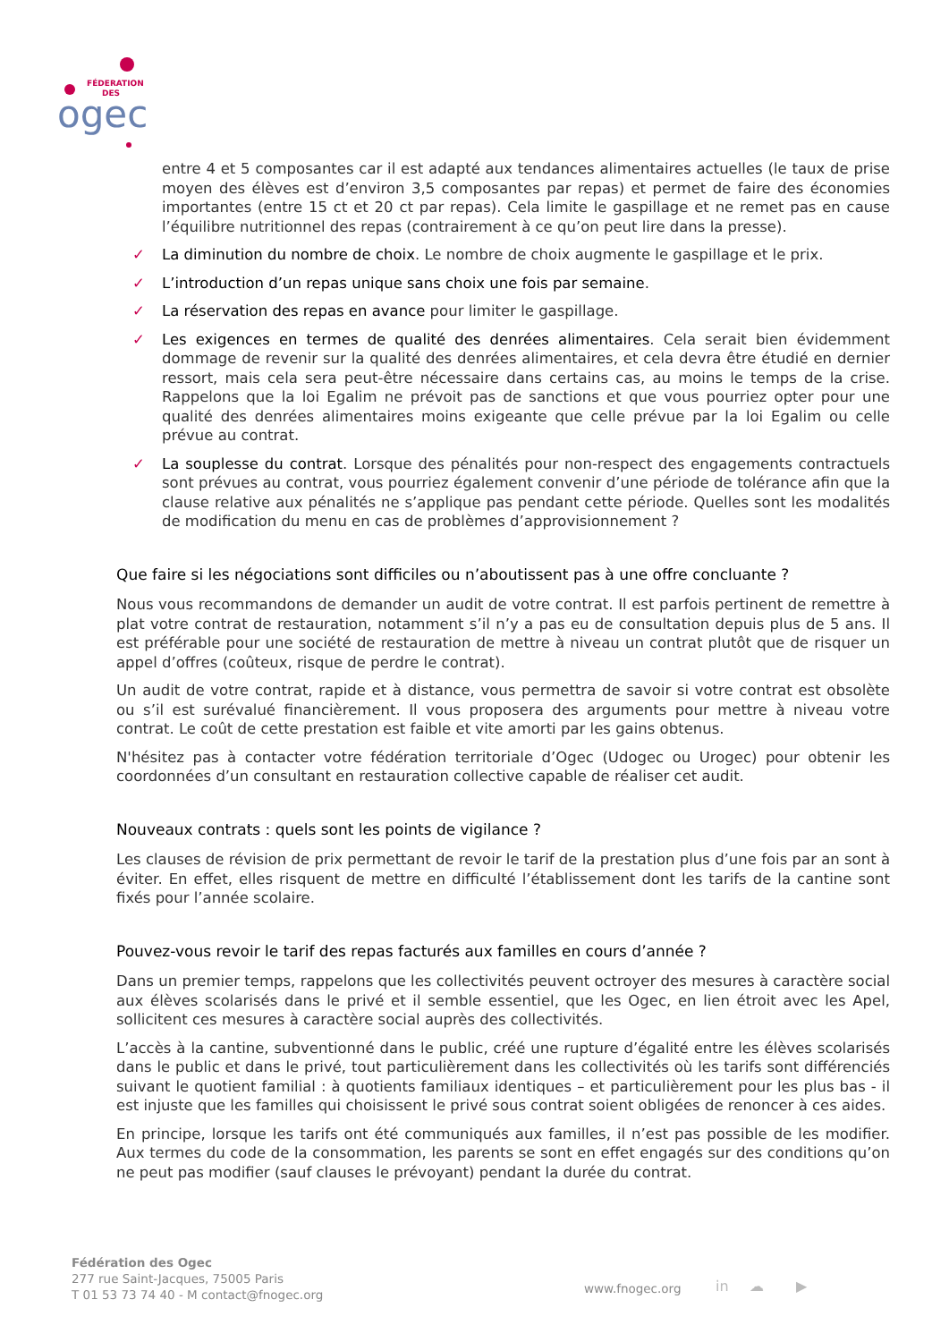FÉDERATION
DES
ogec
entre 4 et 5 composantes car il est adapté aux tendances alimentaires actuelles (le taux de prise moyen des élèves est d’environ 3,5 composantes par repas) et permet de faire des économies importantes (entre 15 ct et 20 ct par repas). Cela limite le gaspillage et ne remet pas en cause l’équilibre nutritionnel des repas (contrairement à ce qu’on peut lire dans la presse).
✓ La diminution du nombre de choix. Le nombre de choix augmente le gaspillage et le prix.
✓ L’introduction d’un repas unique sans choix une fois par semaine.
✓ La réservation des repas en avance pour limiter le gaspillage.
✓ Les exigences en termes de qualité des denrées alimentaires. Cela serait bien évidemment dommage de revenir sur la qualité des denrées alimentaires, et cela devra être étudié en dernier ressort, mais cela sera peut-être nécessaire dans certains cas, au moins le temps de la crise. Rappelons que la loi Egalim ne prévoit pas de sanctions et que vous pourriez opter pour une qualité des denrées alimentaires moins exigeante que celle prévue par la loi Egalim ou celle prévue au contrat.
✓ La souplesse du contrat. Lorsque des pénalités pour non-respect des engagements contractuels sont prévues au contrat, vous pourriez également convenir d’une période de tolérance afin que la clause relative aux pénalités ne s’applique pas pendant cette période. Quelles sont les modalités de modification du menu en cas de problèmes d’approvisionnement ?
Que faire si les négociations sont difficiles ou n’aboutissent pas à une offre concluante ?
Nous vous recommandons de demander un audit de votre contrat. Il est parfois pertinent de remettre à plat votre contrat de restauration, notamment s’il n’y a pas eu de consultation depuis plus de 5 ans. Il est préférable pour une société de restauration de mettre à niveau un contrat plutôt que de risquer un appel d’offres (coûteux, risque de perdre le contrat).
Un audit de votre contrat, rapide et à distance, vous permettra de savoir si votre contrat est obsolète ou s’il est surévalué financièrement. Il vous proposera des arguments pour mettre à niveau votre contrat. Le coût de cette prestation est faible et vite amorti par les gains obtenus.
N'hésitez pas à contacter votre fédération territoriale d’Ogec (Udogec ou Urogec) pour obtenir les coordonnées d’un consultant en restauration collective capable de réaliser cet audit.
Nouveaux contrats : quels sont les points de vigilance ?
Les clauses de révision de prix permettant de revoir le tarif de la prestation plus d’une fois par an sont à éviter. En effet, elles risquent de mettre en difficulté l’établissement dont les tarifs de la cantine sont fixés pour l’année scolaire.
Pouvez-vous revoir le tarif des repas facturés aux familles en cours d’année ?
Dans un premier temps, rappelons que les collectivités peuvent octroyer des mesures à caractère social aux élèves scolarisés dans le privé et il semble essentiel, que les Ogec, en lien étroit avec les Apel, sollicitent ces mesures à caractère social auprès des collectivités.
L’accès à la cantine, subventionné dans le public, créé une rupture d’égalité entre les élèves scolarisés dans le public et dans le privé, tout particulièrement dans les collectivités où les tarifs sont différenciés suivant le quotient familial : à quotients familiaux identiques – et particulièrement pour les plus bas - il est injuste que les familles qui choisissent le privé sous contrat soient obligées de renoncer à ces aides.
En principe, lorsque les tarifs ont été communiqués aux familles, il n’est pas possible de les modifier. Aux termes du code de la consommation, les parents se sont en effet engagés sur des conditions qu’on ne peut pas modifier (sauf clauses le prévoyant) pendant la durée du contrat.
Fédération des Ogec
277 rue Saint-Jacques, 75005 Paris
T 01 53 73 74 40 - M contact@fnogec.org
www.fnogec.org in ☁ ▶